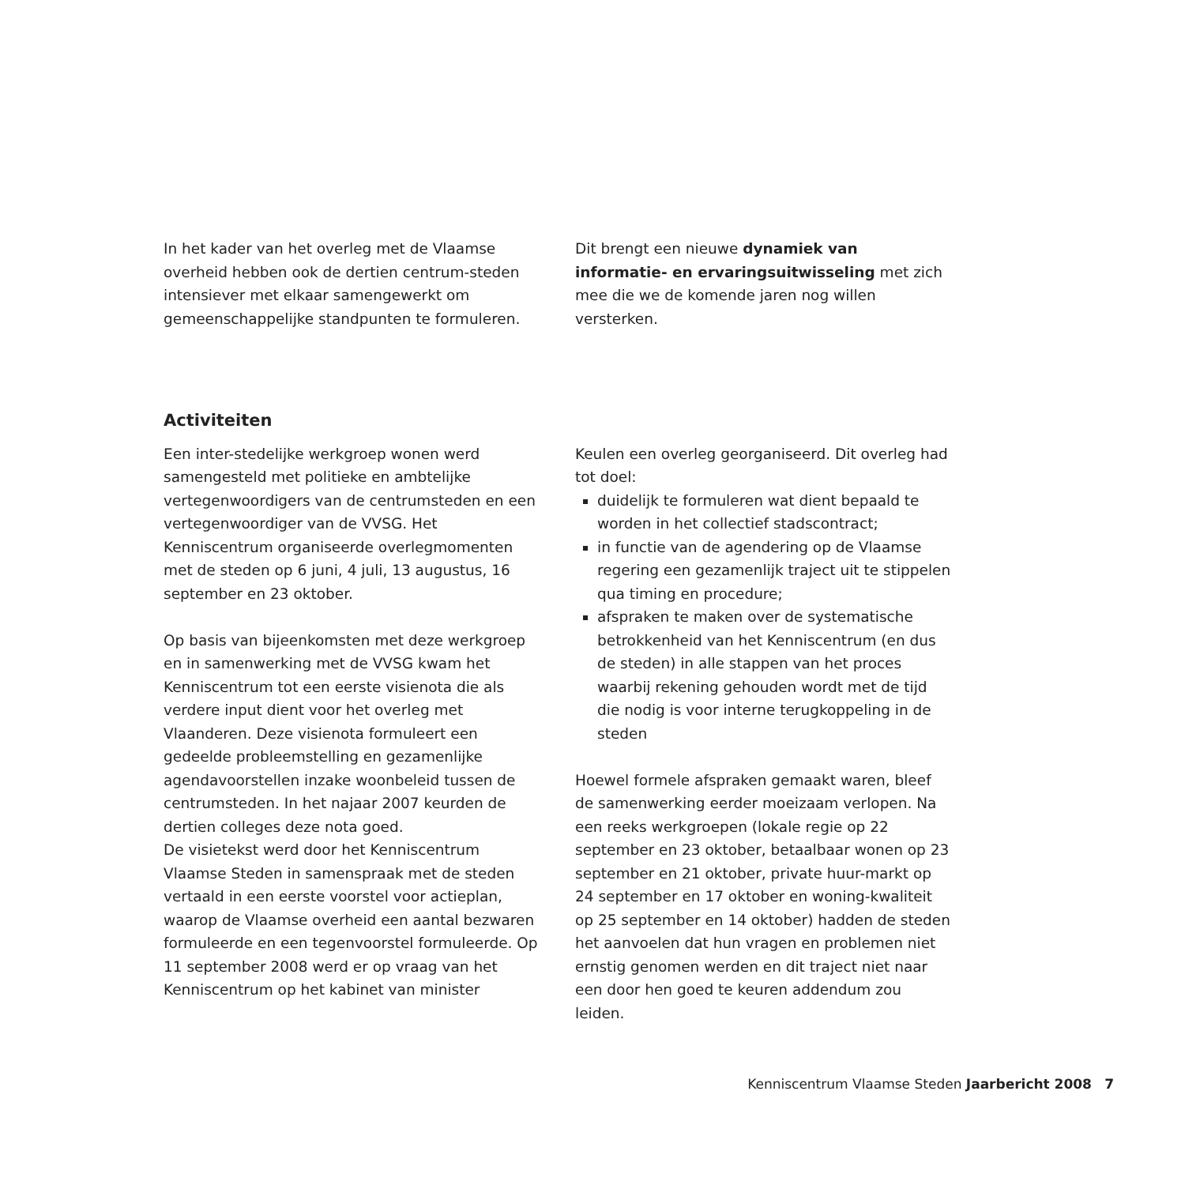In het kader van het overleg met de Vlaamse overheid hebben ook de dertien centrum-steden intensiever met elkaar samengewerkt om gemeenschappelijke standpunten te formuleren.
Dit brengt een nieuwe dynamiek van informatie- en ervaringsuitwisseling met zich mee die we de komende jaren nog willen versterken.
Activiteiten
Een inter-stedelijke werkgroep wonen werd samengesteld met politieke en ambtelijke vertegenwoordigers van de centrumsteden en een vertegenwoordiger van de VVSG. Het Kenniscentrum organiseerde overlegmomenten met de steden op 6 juni, 4 juli, 13 augustus, 16 september en 23 oktober.
Op basis van bijeenkomsten met deze werkgroep en in samenwerking met de VVSG kwam het Kenniscentrum tot een eerste visienota die als verdere input dient voor het overleg met Vlaanderen. Deze visienota formuleert een gedeelde probleemstelling en gezamenlijke agendavoorstellen inzake woonbeleid tussen de centrumsteden. In het najaar 2007 keurden de dertien colleges deze nota goed.
De visietekst werd door het Kenniscentrum Vlaamse Steden in samenspraak met de steden vertaald in een eerste voorstel voor actieplan, waarop de Vlaamse overheid een aantal bezwaren formuleerde en een tegenvoorstel formuleerde. Op 11 september 2008 werd er op vraag van het Kenniscentrum op het kabinet van minister
Keulen een overleg georganiseerd. Dit overleg had tot doel:
duidelijk te formuleren wat dient bepaald te worden in het collectief stadscontract;
in functie van de agendering op de Vlaamse regering een gezamenlijk traject uit te stippelen qua timing en procedure;
afspraken te maken over de systematische betrokkenheid van het Kenniscentrum (en dus de steden) in alle stappen van het proces waarbij rekening gehouden wordt met de tijd die nodig is voor interne terugkoppeling in de steden
Hoewel formele afspraken gemaakt waren, bleef de samenwerking eerder moeizaam verlopen. Na een reeks werkgroepen (lokale regie op 22 september en 23 oktober, betaalbaar wonen op 23 september en 21 oktober, private huur-markt op 24 september en 17 oktober en woning-kwaliteit op 25 september en 14 oktober) hadden de steden het aanvoelen dat hun vragen en problemen niet ernstig genomen werden en dit traject niet naar een door hen goed te keuren addendum zou leiden.
Kenniscentrum Vlaamse Steden Jaarbericht 2008 7